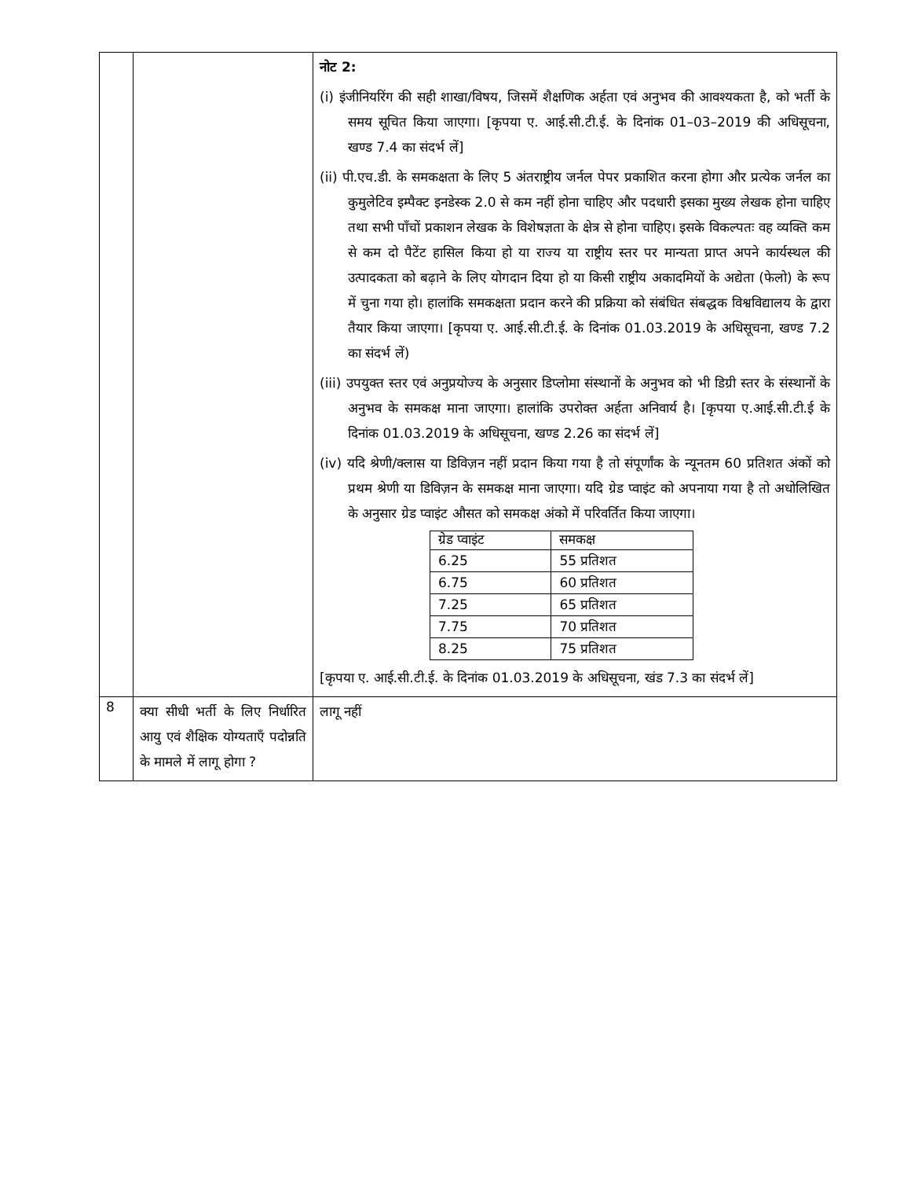| | | नोट 2: (i) इंजीनियरिंग की सही शाखा/विषय, जिसमें शैक्षणिक अर्हता एवं अनुभव की आवश्यकता है, को भर्ती के समय सूचित किया जाएगा। [कृपया ए. आई.सी.टी.ई. के दिनांक 01–03–2019 की अधिसूचना, खण्ड 7.4 का संदर्भ लें] (ii) पी.एच.डी. के समकक्षता के लिए 5 अंतराष्ट्रीय जर्नल पेपर प्रकाशित करना होगा और प्रत्येक जर्नल का कुमुलेटिव इम्पैक्ट इनडेस्क 2.0 से कम नहीं होना चाहिए और पदधारी इसका मुख्य लेखक होना चाहिए तथा सभी पाँचों प्रकाशन लेखक के विशेषज्ञता के क्षेत्र से होना चाहिए। इसके विकल्पतः वह व्यक्ति कम से कम दो पैटेंट हासिल किया हो या राज्य या राष्ट्रीय स्तर पर मान्यता प्राप्त अपने कार्यस्थल की उत्पादकता को बढ़ाने के लिए योगदान दिया हो या किसी राष्ट्रीय अकादमियों के अद्येता (फेलो) के रूप में चुना गया हो। हालांकि समकक्षता प्रदान करने की प्रक्रिया को संबंधित संबद्धक विश्वविद्यालय के द्वारा तैयार किया जाएगा। [कृपया ए. आई.सी.टी.ई. के दिनांक 01.03.2019 के अधिसूचना, खण्ड 7.2 का संदर्भ लें) (iii) उपयुक्त स्तर एवं अनुप्रयोज्य के अनुसार डिप्लोमा संस्थानों के अनुभव को भी डिग्री स्तर के संस्थानों के अनुभव के समकक्ष माना जाएगा। हालांकि उपरोक्त अर्हता अनिवार्य है। [कृपया ए.आई.सी.टी.ई के दिनांक 01.03.2019 के अधिसूचना, खण्ड 2.26 का संदर्भ लें] (iv) यदि श्रेणी/क्लास या डिविज़न नहीं प्रदान किया गया है तो संपूर्णांक के न्यूनतम 60 प्रतिशत अंकों को प्रथम श्रेणी या डिविज़न के समकक्ष माना जाएगा। यदि ग्रेड प्वाइंट को अपनाया गया है तो अधोलिखित के अनुसार ग्रेड प्वाइंट औसत को समकक्ष अंको में परिवर्तित किया जाएगा। / ग्रेड प्वाइंट / समकक्ष / / --- / --- / / 6.25 / 55 प्रतिशत / / 6.75 / 60 प्रतिशत / / 7.25 / 65 प्रतिशत / / 7.75 / 70 प्रतिशत / / 8.25 / 75 प्रतिशत / [कृपया ए. आई.सी.टी.ई. के दिनांक 01.03.2019 के अधिसूचना, खंड 7.3 का संदर्भ लें] |
| 8 | क्या सीधी भर्ती के लिए निर्धारित आयु एवं शैक्षिक योग्यताएँ पदोन्नति के मामले में लागू होगा ? | लागू नहीं |